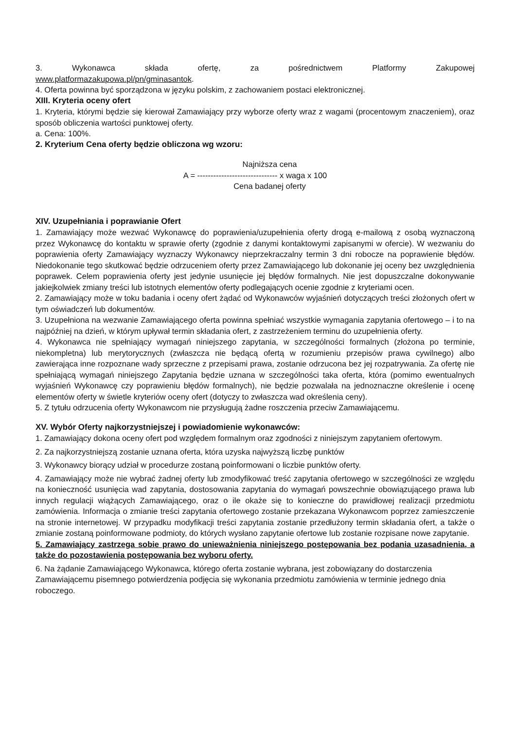3. Wykonawca składa ofertę, za pośrednictwem Platformy Zakupowej
www.platformazakupowa.pl/pn/gminasantok.
4. Oferta powinna być sporządzona w języku polskim, z zachowaniem postaci elektronicznej.
XIII. Kryteria oceny ofert
1. Kryteria, którymi będzie się kierował Zamawiający przy wyborze oferty wraz z wagami (procentowym znaczeniem), oraz sposób obliczenia wartości punktowej oferty.
a. Cena: 100%.
2. Kryterium Cena oferty będzie obliczona wg wzoru:
Najniższa cena
A = ------------------------------ x waga x 100
Cena badanej oferty
XIV. Uzupełniania i poprawianie Ofert
1. Zamawiający może wezwać Wykonawcę do poprawienia/uzupełnienia oferty drogą e-mailową z osobą wyznaczoną przez Wykonawcę do kontaktu w sprawie oferty (zgodnie z danymi kontaktowymi zapisanymi w ofercie). W wezwaniu do poprawienia oferty Zamawiający wyznaczy Wykonawcy nieprzekraczalny termin 3 dni robocze na poprawienie błędów. Niedokonanie tego skutkować będzie odrzuceniem oferty przez Zamawiającego lub dokonanie jej oceny bez uwzględnienia poprawek. Celem poprawienia oferty jest jedynie usunięcie jej błędów formalnych. Nie jest dopuszczalne dokonywanie jakiejkolwiek zmiany treści lub istotnych elementów oferty podlegających ocenie zgodnie z kryteriami ocen.
2. Zamawiający może w toku badania i oceny ofert żądać od Wykonawców wyjaśnień dotyczących treści złożonych ofert w tym oświadczeń lub dokumentów.
3. Uzupełniona na wezwanie Zamawiającego oferta powinna spełniać wszystkie wymagania zapytania ofertowego – i to na najpóźniej na dzień, w którym upływał termin składania ofert, z zastrzeżeniem terminu do uzupełnienia oferty.
4. Wykonawca nie spełniający wymagań niniejszego zapytania, w szczególności formalnych (złożona po terminie, niekompletna) lub merytorycznych (zwłaszcza nie będącą ofertą w rozumieniu przepisów prawa cywilnego) albo zawierająca inne rozpoznane wady sprzeczne z przepisami prawa, zostanie odrzucona bez jej rozpatrywania. Za ofertę nie spełniającą wymagań niniejszego Zapytania będzie uznana w szczególności taka oferta, która (pomimo ewentualnych wyjaśnień Wykonawcę czy poprawieniu błędów formalnych), nie będzie pozwalała na jednoznaczne określenie i ocenę elementów oferty w świetle kryteriów oceny ofert (dotyczy to zwłaszcza wad określenia ceny).
5. Z tytułu odrzucenia oferty Wykonawcom nie przysługują żadne roszczenia przeciw Zamawiającemu.
XV. Wybór Oferty najkorzystniejszej i powiadomienie wykonawców:
1. Zamawiający dokona oceny ofert pod względem formalnym oraz zgodności z niniejszym zapytaniem ofertowym.
2. Za najkorzystniejszą zostanie uznana oferta, która uzyska najwyższą liczbę punktów
3. Wykonawcy biorący udział w procedurze zostaną poinformowani o liczbie punktów oferty.
4. Zamawiający może nie wybrać żadnej oferty lub zmodyfikować treść zapytania ofertowego w szczególności ze względu na konieczność usunięcia wad zapytania, dostosowania zapytania do wymagań powszechnie obowiązującego prawa lub innych regulacji wiążących Zamawiającego, oraz o ile okaże się to konieczne do prawidłowej realizacji przedmiotu zamówienia. Informacja o zmianie treści zapytania ofertowego zostanie przekazana Wykonawcom poprzez zamieszczenie na stronie internetowej. W przypadku modyfikacji treści zapytania zostanie przedłużony termin składania ofert, a także o zmianie zostaną poinformowane podmioty, do których wysłano zapytanie ofertowe lub zostanie rozpisane nowe zapytanie.
5. Zamawiający zastrzega sobie prawo do unieważnienia niniejszego postępowania bez podania uzasadnienia, a także do pozostawienia postępowania bez wyboru oferty.
6. Na żądanie Zamawiającego Wykonawca, którego oferta zostanie wybrana, jest zobowiązany do dostarczenia Zamawiającemu pisemnego potwierdzenia podjęcia się wykonania przedmiotu zamówienia w terminie jednego dnia roboczego.